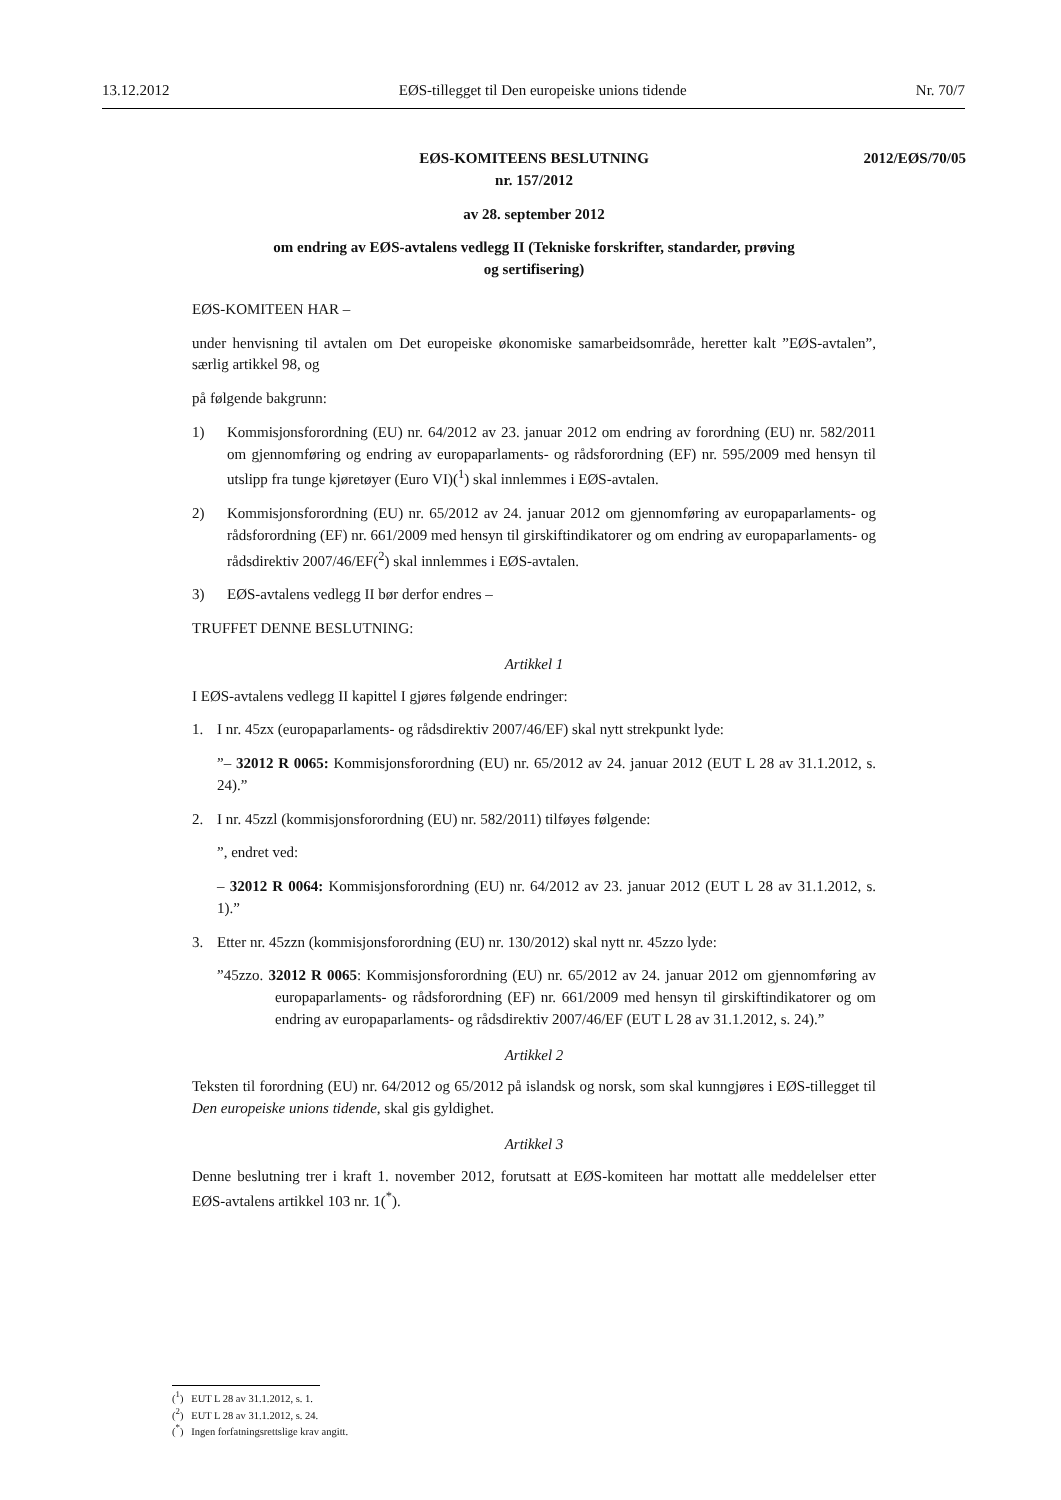13.12.2012 EØS-tillegget til Den europeiske unions tidende Nr. 70/7
EØS-KOMITEENS BESLUTNING
nr. 157/2012
2012/EØS/70/05
av 28. september 2012
om endring av EØS-avtalens vedlegg II (Tekniske forskrifter, standarder, prøving
og sertifisering)
EØS-KOMITEEN HAR –
under henvisning til avtalen om Det europeiske økonomiske samarbeidsområde, heretter kalt ”EØS-avtalen”, særlig artikkel 98, og
på følgende bakgrunn:
1) Kommisjonsforordning (EU) nr. 64/2012 av 23. januar 2012 om endring av forordning (EU) nr. 582/2011 om gjennomføring og endring av europaparlaments- og rådsforordning (EF) nr. 595/2009 med hensyn til utslipp fra tunge kjøretøyer (Euro VI)(<sup>1</sup>) skal innlemmes i EØS-avtalen.
2) Kommisjonsforordning (EU) nr. 65/2012 av 24. januar 2012 om gjennomføring av europaparlaments- og rådsforordning (EF) nr. 661/2009 med hensyn til girskiftindikatorer og om endring av europaparlaments- og rådsdirektiv 2007/46/EF(<sup>2</sup>) skal innlemmes i EØS-avtalen.
3) EØS-avtalens vedlegg II bør derfor endres –
TRUFFET DENNE BESLUTNING:
Artikkel 1
I EØS-avtalens vedlegg II kapittel I gjøres følgende endringer:
1. I nr. 45zx (europaparlaments- og rådsdirektiv 2007/46/EF) skal nytt strekpunkt lyde:
”– 32012 R 0065: Kommisjonsforordning (EU) nr. 65/2012 av 24. januar 2012 (EUT L 28 av 31.1.2012, s. 24).”
2. I nr. 45zzl (kommisjonsforordning (EU) nr. 582/2011) tilføyes følgende:
”, endret ved:
– 32012 R 0064: Kommisjonsforordning (EU) nr. 64/2012 av 23. januar 2012 (EUT L 28 av 31.1.2012, s. 1).”
3. Etter nr. 45zzn (kommisjonsforordning (EU) nr. 130/2012) skal nytt nr. 45zzo lyde:
”45zzo. 32012 R 0065: Kommisjonsforordning (EU) nr. 65/2012 av 24. januar 2012 om gjennomføring av europaparlaments- og rådsforordning (EF) nr. 661/2009 med hensyn til girskiftindikatorer og om endring av europaparlaments- og rådsdirektiv 2007/46/EF (EUT L 28 av 31.1.2012, s. 24).”
Artikkel 2
Teksten til forordning (EU) nr. 64/2012 og 65/2012 på islandsk og norsk, som skal kunngjøres i EØS-tillegget til Den europeiske unions tidende, skal gis gyldighet.
Artikkel 3
Denne beslutning trer i kraft 1. november 2012, forutsatt at EØS-komiteen har mottatt alle meddelelser etter EØS-avtalens artikkel 103 nr. 1(<sup>*</sup>).
(<sup>1</sup>) EUT L 28 av 31.1.2012, s. 1.
(<sup>2</sup>) EUT L 28 av 31.1.2012, s. 24.
(<sup>*</sup>) Ingen forfatningsrettslige krav angitt.